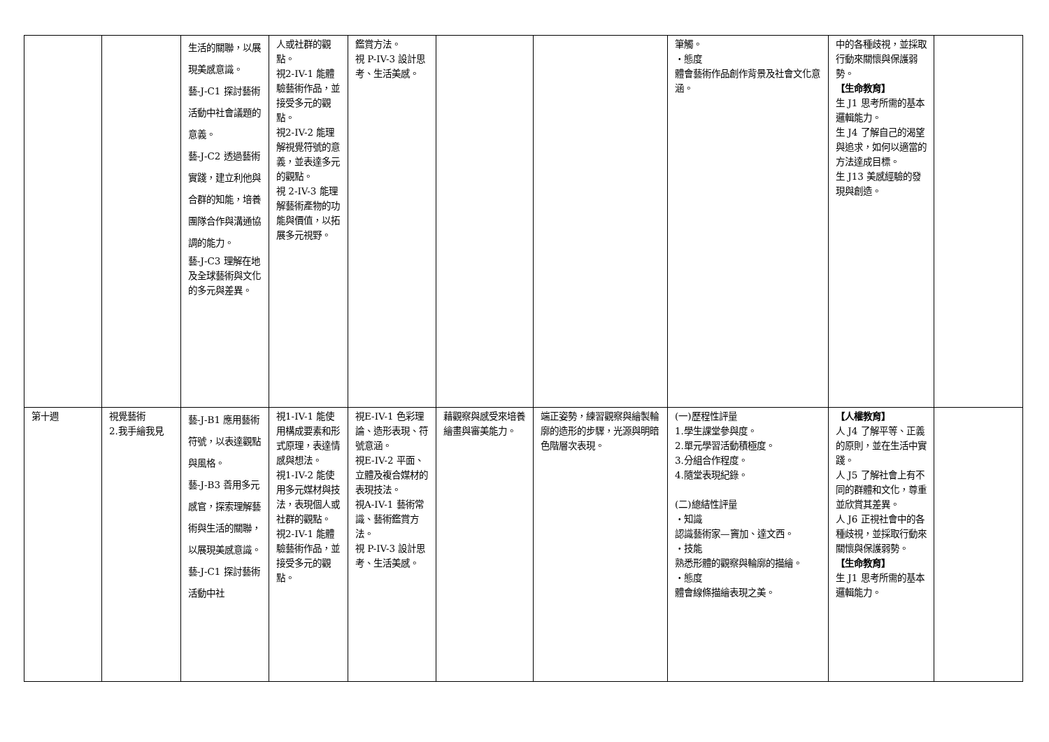| | | 生活的關聯，以展現美感意識。 藝-J-C1 探討藝術活動中社會議題的意義。 藝-J-C2 透過藝術實踐，建立利他與合群的知能，培養團隊合作與溝通協調的能力。 藝-J-C3 理解在地及全球藝術與文化的多元與差異。 | 人或社群的觀點。 視2-IV-1 能體驗藝術作品，並接受多元的觀點。 視2-IV-2 能理解視覺符號的意義，並表達多元的觀點。 視 2-IV-3 能理解藝術產物的功能與價值，以拓展多元視野。 | 鑑賞方法。 視 P-IV-3 設計思考、生活美感。 | | | 筆觸。 ・態度 體會藝術作品創作背景及社會文化意涵。 | 中的各種歧視，並採取行動來關懷與保護弱勢。 【生命教育】 生 J1 思考所需的基本邏輯能力。 生 J4 了解自己的渴望與追求，如何以適當的方法達成目標。 生 J13 美感經驗的發現與創造。 | |
| 第十週 | 視覺藝術 2.我手繪我見 | 藝-J-B1 應用藝術符號，以表達觀點與風格。 藝-J-B3 善用多元感官，探索理解藝術與生活的關聯，以展現美感意識。 藝-J-C1 探討藝術活動中社 | 視1-IV-1 能使用構成要素和形式原理，表達情感與想法。 視1-IV-2 能使用多元媒材與技法，表現個人或社群的觀點。 視2-IV-1 能體驗藝術作品，並接受多元的觀點。 | 視E-IV-1 色彩理論、造形表現、符號意涵。 視E-IV-2 平面、立體及複合媒材的表現技法。 視A-IV-1 藝術常識、藝術鑑賞方法。 視 P-IV-3 設計思考、生活美感。 | 藉觀察與感受來培養繪畫與審美能力。 | 端正姿勢，練習觀察與繪製輪廓的造形的步驟，光源與明暗色階層次表現。 | (一)歷程性評量 1.學生課堂參與度。 2.單元學習活動積極度。 3.分組合作程度。 4.隨堂表現紀錄。 (二)總結性評量 ・知識 認識藝術家—竇加、達文西。 ・技能 熟悉形體的觀察與輪廓的描繪。 ・態度 體會線條描繪表現之美。 | 【人權教育】 人 J4 了解平等、正義的原則，並在生活中實踐。 人 J5 了解社會上有不同的群體和文化，尊重並欣賞其差異。 人 J6 正視社會中的各種歧視，並採取行動來關懷與保護弱勢。 【生命教育】 生 J1 思考所需的基本邏輯能力。 | |